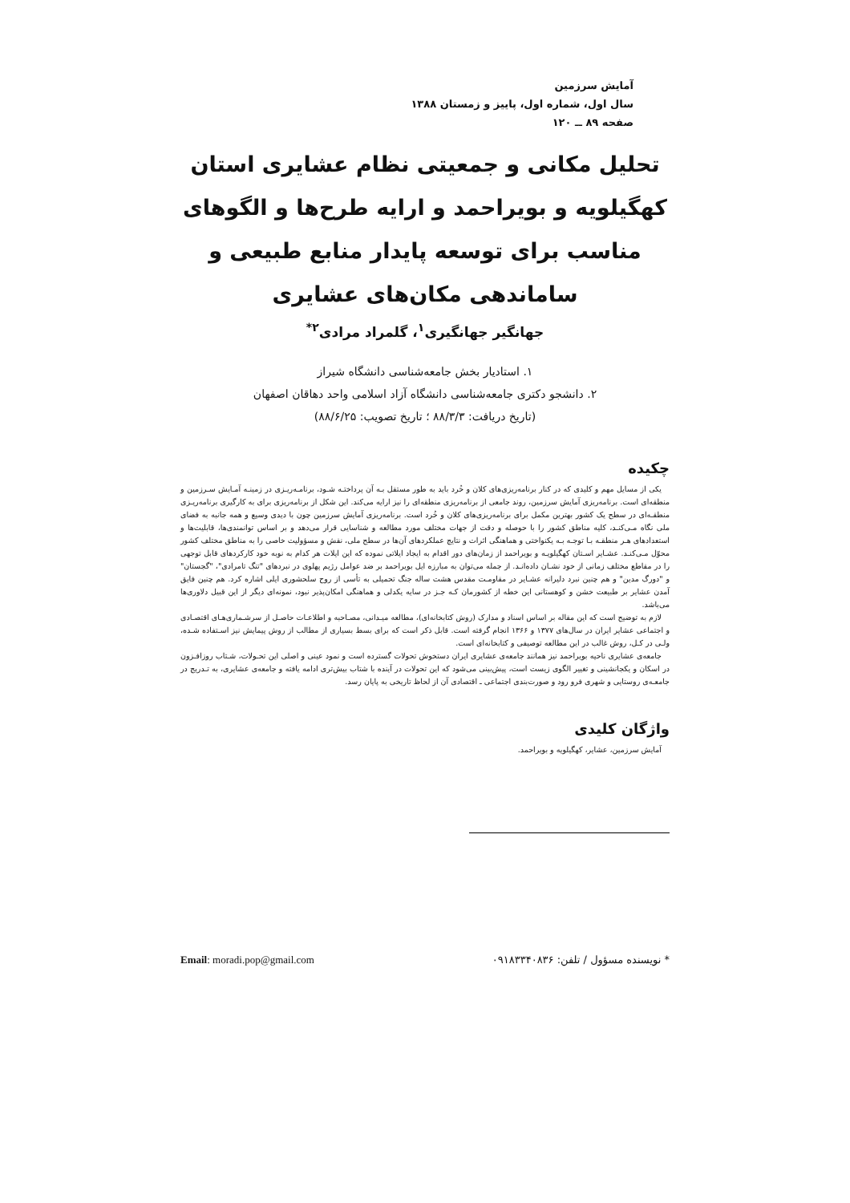آمایش سرزمین
سال اول، شماره اول، پاییز و زمستان ۱۳۸۸
صفحه ۸۹ ــ ۱۲۰
تحلیل مکانی و جمعیتی نظام عشایری استان کهگیلویه و بویراحمد و ارایه طرح‌ها و الگوهای مناسب برای توسعه پایدار منابع طبیعی و ساماندهی مکان‌های عشایری
جهانگیر جهانگیری<sup>۱</sup>، گلمراد مرادی<sup>۲*</sup>
۱. استادیار بخش جامعه‌شناسی دانشگاه شیراز
۲. دانشجو دکتری جامعه‌شناسی دانشگاه آزاد اسلامی واحد دهاقان اصفهان
(تاریخ دریافت: ۸۸/۳/۳ ؛ تاریخ تصویب: ۸۸/۶/۲۵)
چکیده
یکی از مسایل مهم و کلیدی که در کنار برنامه‌ریزی‌های کلان و خُرد باید به طور مستقل بـه آن پرداختـه شـود، برنامـه‌ریـزی در زمینـه آمـایش سـرزمین و منطقه‌ای است. برنامه‌ریزی آمایش سرزمین، روند جامعی از برنامه‌ریزی منطقه‌ای را نیز ارایه می‌کند. این شکل از برنامه‌ریزی برای به کارگیری برنامه‌ریـزی منطقـه‌ای در سطح یک کشور بهترین مکمل برای برنامه‌ریزی‌های کلان و خُرد است. برنامه‌ریزی آمایش سرزمین چون با دیدی وسیع و همه جانبه به فضای ملی نگاه مـی‌کنـد، کلیه مناطق کشور را با حوصله و دقت از جهات مختلف مورد مطالعه و شناسایی قرار می‌دهد و بر اساس توانمندی‌ها، قابلیت‌ها و استعدادهای هـر منطقـه بـا توجـه بـه یکنواختی و هماهنگی اثرات و نتایج عملکردهای آن‌ها در سطح ملی، نقش و مسؤولیت خاصی را به مناطق مختلف کشور محوّل مـی‌کنـد. عشـایر اسـتان کهگیلویـه و بویراحمد از زمان‌های دور اقدام به ایجاد ایلاتی نموده که این ایلات هر کدام به نوبه خود کارکردهای قابل توجهی را در مقاطع مختلف زمانی از خود نشـان داده‌انـد. از جمله می‌توان به مبارزه ایل بویراحمد بر ضد عوامل رژیم پهلوی در نبردهای "تنگ تامرادی"، "گجستان" و "دورگ مدین" و هم چنین نبرد دلیرانه عشـایر در مقاومـت مقدس هشت ساله جنگ تحمیلی به تأسی از روح سلحشوری ایلی اشاره کرد. هم چنین فایق آمدن عشایر بر طبیعت خشن و کوهستانی این خطه از کشورمان کـه جـز در سایه یکدلی و هماهنگی امکان‌پذیر نبود، نمونه‌ای دیگر از این قبیل دلاوری‌ها می‌باشد.
لازم به توضیح است که این مقاله بر اساس اسناد و مدارک (روش کتابخانه‌ای)، مطالعه میـدانی، مصـاحبه و اطلاعـات حاصـل از سرشـماری‌هـای اقتصـادی و اجتماعی عشایر ایران در سال‌های ۱۳۷۷ و ۱۳۶۶ انجام گرفته است. قابل ذکر است که برای بسط بسیاری از مطالب از روش پیمایش نیز اسـتفاده شـده، ولـی در کـل، روش غالب در این مطالعه توصیفی و کتابخانه‌ای است.
جامعه‌ی عشایری ناحیه بویراحمد نیز همانند جامعه‌ی عشایری ایران دستخوش تحولات گسترده است و نمود عینی و اصلی این تحـولات، شـتاب روزافـزون در اسکان و یکجانشینی و تغییر الگوی زیست است، پیش‌بینی می‌شود که این تحولات در آینده با شتاب بیش‌تری ادامه یافته و جامعه‌ی عشایری، به تـدریج در جامعـه‌ی روستایی و شهری فرو رود و صورت‌بندی اجتماعی ـ اقتصادی آن از لحاظ تاریخی به پایان رسد.
واژگان کلیدی
آمایش سرزمین، عشایر، کهگیلویه و بویراحمد.
* نویسنده مسؤول / تلفن: ۰۹۱۸۳۳۴۰۸۳۶ Email: moradi.pop@gmail.com